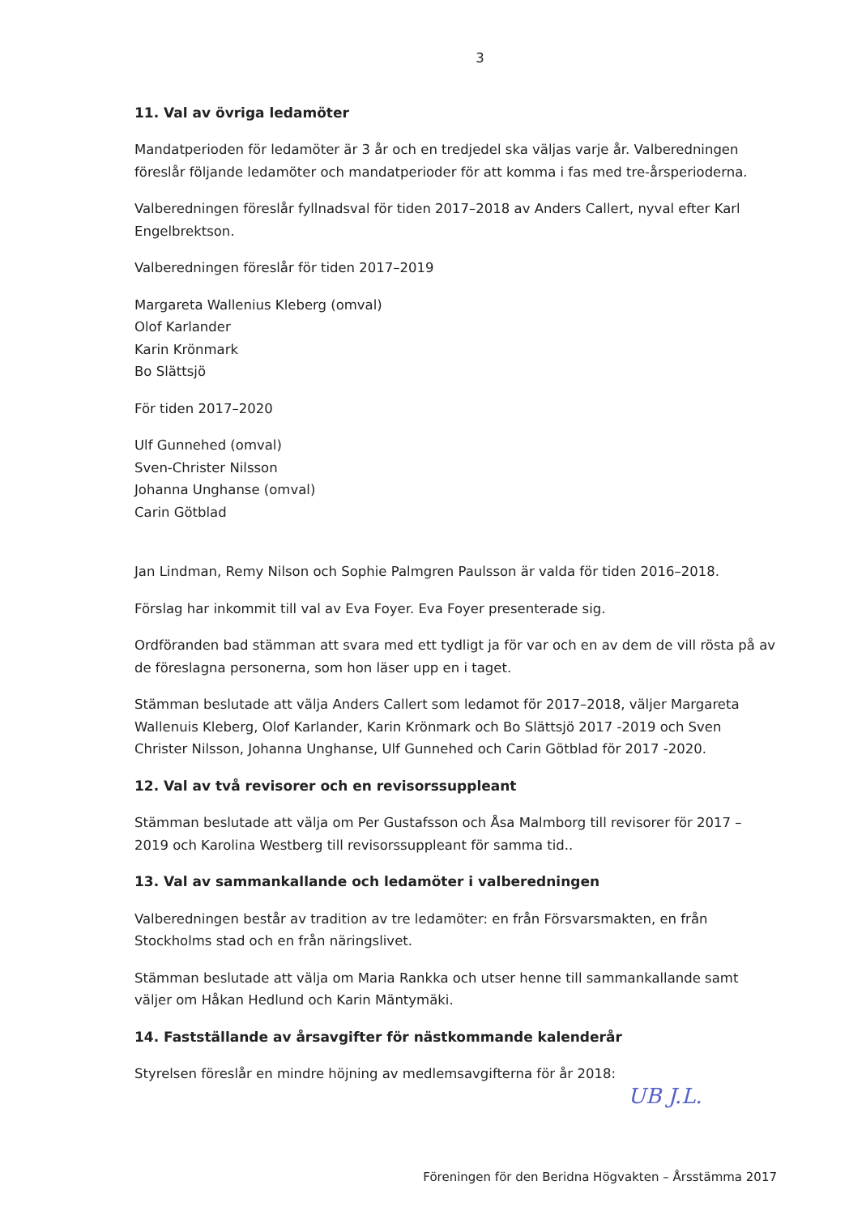3
11. Val av övriga ledamöter
Mandatperioden för ledamöter är 3 år och en tredjedel ska väljas varje år. Valberedningen föreslår följande ledamöter och mandatperioder för att komma i fas med tre-årsperioderna.
Valberedningen föreslår fyllnadsval för tiden 2017–2018 av Anders Callert, nyval efter Karl Engelbrektson.
Valberedningen föreslår för tiden 2017–2019
Margareta Wallenius Kleberg (omval)
Olof Karlander
Karin Krönmark
Bo Slättsjö
För tiden 2017–2020
Ulf Gunnehed (omval)
Sven-Christer Nilsson
Johanna Unghanse (omval)
Carin Götblad
Jan Lindman, Remy Nilson och Sophie Palmgren Paulsson är valda för tiden 2016–2018.
Förslag har inkommit till val av Eva Foyer. Eva Foyer presenterade sig.
Ordföranden bad stämman att svara med ett tydligt ja för var och en av dem de vill rösta på av de föreslagna personerna, som hon läser upp en i taget.
Stämman beslutade att välja Anders Callert som ledamot för 2017–2018, väljer Margareta Wallenuis Kleberg, Olof Karlander, Karin Krönmark och Bo Slättsjö 2017 -2019 och Sven Christer Nilsson, Johanna Unghanse, Ulf Gunnehed och Carin Götblad för 2017 -2020.
12. Val av två revisorer och en revisorssuppleant
Stämman beslutade att välja om Per Gustafsson och Åsa Malmborg till revisorer för 2017 – 2019 och Karolina Westberg till revisorssuppleant för samma tid..
13. Val av sammankallande och ledamöter i valberedningen
Valberedningen består av tradition av tre ledamöter: en från Försvarsmakten, en från Stockholms stad och en från näringslivet.
Stämman beslutade att välja om Maria Rankka och utser henne till sammankallande samt väljer om Håkan Hedlund och Karin Mäntymäki.
14. Fastställande av årsavgifter för nästkommande kalenderår
Styrelsen föreslår en mindre höjning av medlemsavgifterna för år 2018:
UB J.L.
Föreningen för den Beridna Högvakten – Årsstämma 2017